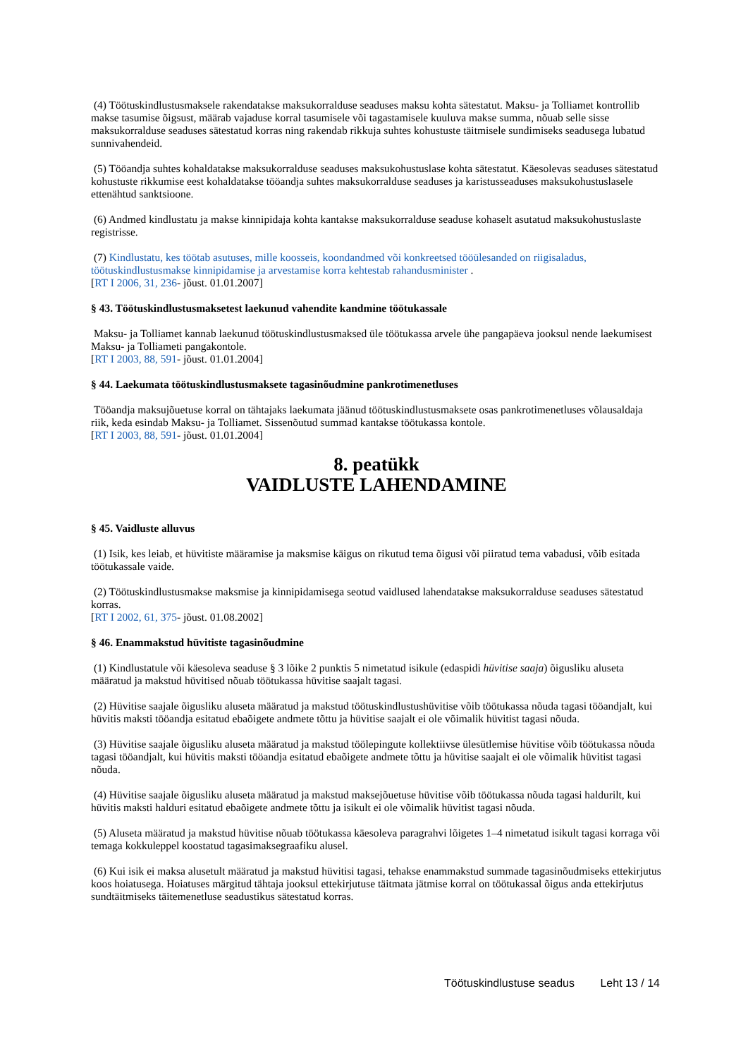(4) Töötuskindlustusmaksele rakendatakse maksukorralduse seaduses maksu kohta sätestatut. Maksu- ja Tolliamet kontrollib makse tasumise õigsust, määrab vajaduse korral tasumisele või tagastamisele kuuluva makse summa, nõuab selle sisse maksukorralduse seaduses sätestatud korras ning rakendab rikkuja suhtes kohustuste täitmisele sundimiseks seadusega lubatud sunnivahendeid.
(5) Tööandja suhtes kohaldatakse maksukorralduse seaduses maksukohustuslase kohta sätestatut. Käesolevas seaduses sätestatud kohustuste rikkumise eest kohaldatakse tööandja suhtes maksukorralduse seaduses ja karistusseaduses maksukohustuslasele ettenähtud sanktsioone.
(6) Andmed kindlustatu ja makse kinnipidaja kohta kantakse maksukorralduse seaduse kohaselt asutatud maksukohustuslaste registrisse.
(7) Kindlustatu, kes töötab asutuses, mille koosseis, koondandmed või konkreetsed tööülesanded on riigisaladus, töötuskindlustusmakse kinnipidamise ja arvestamise korra kehtestab rahandusminister .
[RT I 2006, 31, 236- jõust. 01.01.2007]
§ 43. Töötuskindlustusmaksetest laekunud vahendite kandmine töötukassale
Maksu- ja Tolliamet kannab laekunud töötuskindlustusmaksed üle töötukassa arvele ühe pangapäeva jooksul nende laekumisest Maksu- ja Tolliameti pangakontole.
[RT I 2003, 88, 591- jõust. 01.01.2004]
§ 44. Laekumata töötuskindlustusmaksete tagasinõudmine pankrotimenetluses
Tööandja maksujõuetuse korral on tähtajaks laekumata jäänud töötuskindlustusmaksete osas pankrotimenetluses võlausaldaja riik, keda esindab Maksu- ja Tolliamet. Sissenõutud summad kantakse töötukassa kontole.
[RT I 2003, 88, 591- jõust. 01.01.2004]
8. peatükk
VAIDLUSTE LAHENDAMINE
§ 45. Vaidluste alluvus
(1) Isik, kes leiab, et hüvitiste määramise ja maksmise käigus on rikutud tema õigusi või piiratud tema vabadusi, võib esitada töötukassale vaide.
(2) Töötuskindlustusmakse maksmise ja kinnipidamisega seotud vaidlused lahendatakse maksukorralduse seaduses sätestatud korras.
[RT I 2002, 61, 375- jõust. 01.08.2002]
§ 46. Enammakstud hüvitiste tagasinõudmine
(1) Kindlustatule või käesoleva seaduse § 3 lõike 2 punktis 5 nimetatud isikule (edaspidi hüvitise saaja) õigusliku aluseta määratud ja makstud hüvitised nõuab töötukassa hüvitise saajalt tagasi.
(2) Hüvitise saajale õigusliku aluseta määratud ja makstud töötuskindlustushüvitise võib töötukassa nõuda tagasi tööandjalt, kui hüvitis maksti tööandja esitatud ebaõigete andmete tõttu ja hüvitise saajalt ei ole võimalik hüvitist tagasi nõuda.
(3) Hüvitise saajale õigusliku aluseta määratud ja makstud töölepingute kollektiivse ülesütlemise hüvitise võib töötukassa nõuda tagasi tööandjalt, kui hüvitis maksti tööandja esitatud ebaõigete andmete tõttu ja hüvitise saajalt ei ole võimalik hüvitist tagasi nõuda.
(4) Hüvitise saajale õigusliku aluseta määratud ja makstud maksejõuetuse hüvitise võib töötukassa nõuda tagasi haldurilt, kui hüvitis maksti halduri esitatud ebaõigete andmete tõttu ja isikult ei ole võimalik hüvitist tagasi nõuda.
(5) Aluseta määratud ja makstud hüvitise nõuab töötukassa käesoleva paragrahvi lõigetes 1–4 nimetatud isikult tagasi korraga või temaga kokkuleppel koostatud tagasimaksegraafiku alusel.
(6) Kui isik ei maksa alusetult määratud ja makstud hüvitisi tagasi, tehakse enammakstud summade tagasinõudmiseks ettekirjutus koos hoiatusega. Hoiatuses märgitud tähtaja jooksul ettekirjutuse täitmata jätmise korral on töötukassal õigus anda ettekirjutus sundtäitmiseks täitemenetluse seadustikus sätestatud korras.
Töötuskindlustuse seadus Leht 13 / 14